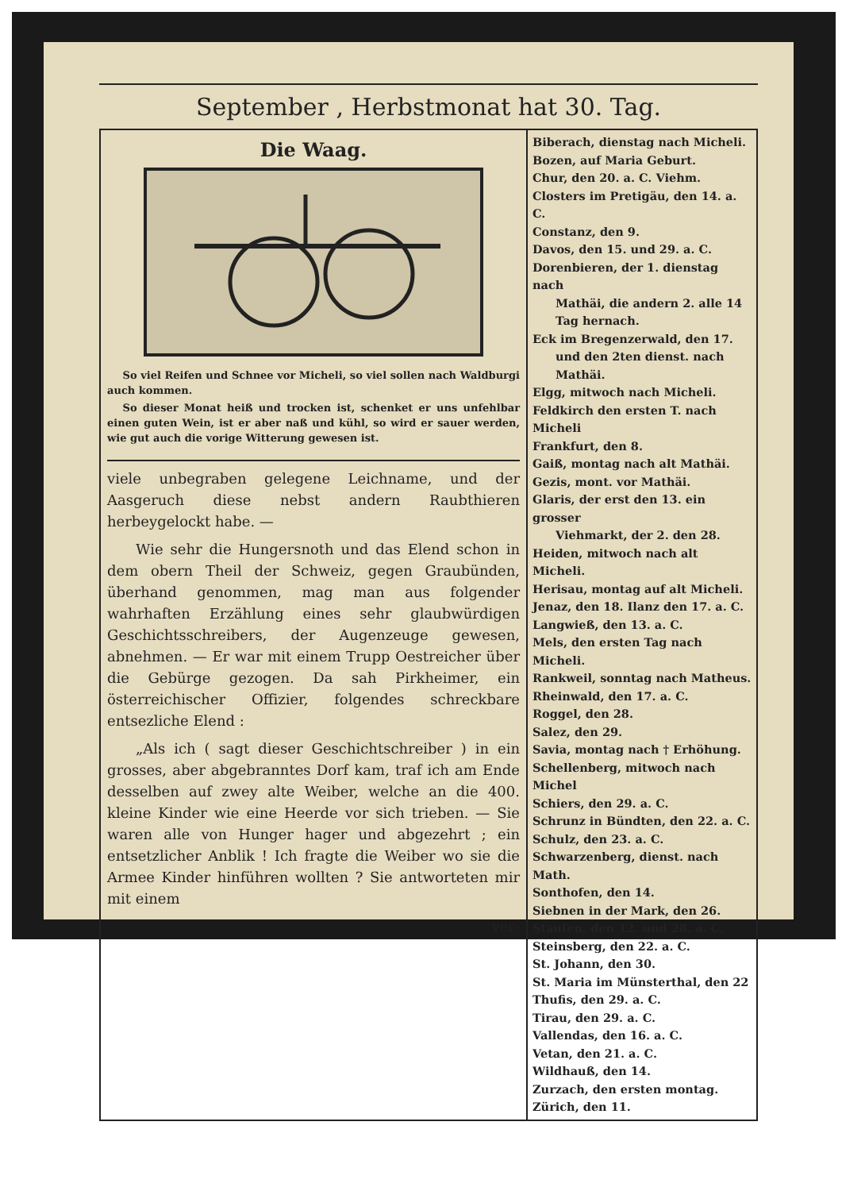September , Herbstmonat hat 30. Tag.
Die Waag.
So viel Reifen und Schnee vor Micheli, so viel sollen nach Waldburgi auch kommen.
So dieser Monat heiß und trocken ist, schenket er uns unfehlbar einen guten Wein, ist er aber naß und kühl, so wird er sauer werden, wie gut auch die vorige Witterung gewesen ist.
viele unbegraben gelegene Leichname, und der Aasgeruch diese nebst andern Raubthieren herbeygelockt habe. —
Wie sehr die Hungersnoth und das Elend schon in dem obern Theil der Schweiz, gegen Graubünden, überhand genommen, mag man aus folgender wahrhaften Erzählung eines sehr glaubwürdigen Geschichtsschreibers, der Augenzeuge gewesen, abnehmen. — Er war mit einem Trupp Oestreicher über die Gebürge gezogen. Da sah Pirkheimer, ein österreichischer Offizier, folgendes schreckbare entsezliche Elend :
„Als ich ( sagt dieser Geschichtschreiber ) in ein grosses, aber abgebranntes Dorf kam, traf ich am Ende desselben auf zwey alte Weiber, welche an die 400. kleine Kinder wie eine Heerde vor sich trieben. — Sie waren alle von Hunger hager und abgezehrt ; ein entsetzlicher Anblik ! Ich fragte die Weiber wo sie die Armee Kinder hinführen wollten ? Sie antworteten mir mit einem
ver-
Biberach, dienstag nach Micheli.
Bozen, auf Maria Geburt.
Chur, den 20. a. C. Viehm.
Closters im Pretigäu, den 14. a. C.
Constanz, den 9.
Davos, den 15. und 29. a. C.
Dorenbieren, der 1. dienstag nach
Mathäi, die andern 2. alle 14
Tag hernach.
Eck im Bregenzerwald, den 17.
und den 2ten dienst. nach Mathäi.
Elgg, mitwoch nach Micheli.
Feldkirch den ersten T. nach Micheli
Frankfurt, den 8.
Gaiß, montag nach alt Mathäi.
Gezis, mont. vor Mathäi.
Glaris, der erst den 13. ein grosser
Viehmarkt, der 2. den 28.
Heiden, mitwoch nach alt Micheli.
Herisau, montag auf alt Micheli.
Jenaz, den 18. Ilanz den 17. a. C.
Langwieß, den 13. a. C.
Mels, den ersten Tag nach Micheli.
Rankweil, sonntag nach Matheus.
Rheinwald, den 17. a. C.
Roggel, den 28.
Salez, den 29.
Savia, montag nach † Erhöhung.
Schellenberg, mitwoch nach Michel
Schiers, den 29. a. C.
Schrunz in Bündten, den 22. a. C.
Schulz, den 23. a. C.
Schwarzenberg, dienst. nach Math.
Sonthofen, den 14.
Siebnen in der Mark, den 26.
Staufen, den 12. und 28. a. C.
Steinsberg, den 22. a. C.
St. Johann, den 30.
St. Maria im Münsterthal, den 22
Thufis, den 29. a. C.
Tirau, den 29. a. C.
Vallendas, den 16. a. C.
Vetan, den 21. a. C.
Wildhauß, den 14.
Zurzach, den ersten montag.
Zürich, den 11.